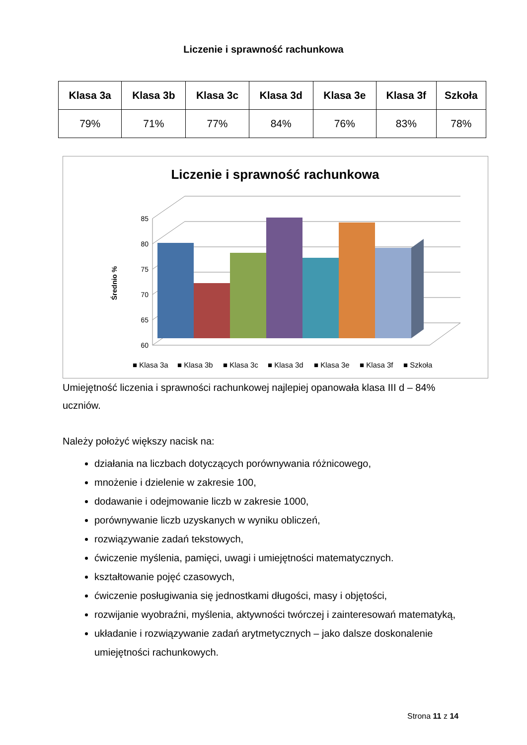Liczenie i sprawność rachunkowa
| Klasa 3a | Klasa 3b | Klasa 3c | Klasa 3d | Klasa 3e | Klasa 3f | Szkoła |
| --- | --- | --- | --- | --- | --- | --- |
| 79% | 71% | 77% | 84% | 76% | 83% | 78% |
Liczenie i sprawność rachunkowa
60
65
70
75
80
85
Średnio %
■ Klasa 3a
■ Klasa 3b
■ Klasa 3c
■ Klasa 3d
■ Klasa 3e
■ Klasa 3f
■ Szkoła
Umiejętność liczenia i sprawności rachunkowej najlepiej opanowała klasa III d – 84% uczniów.
Należy położyć większy nacisk na:
działania na liczbach dotyczących porównywania różnicowego,
mnożenie i dzielenie w zakresie 100,
dodawanie i odejmowanie liczb w zakresie 1000,
porównywanie liczb uzyskanych w wyniku obliczeń,
rozwiązywanie zadań tekstowych,
ćwiczenie myślenia, pamięci, uwagi i umiejętności matematycznych.
kształtowanie pojęć czasowych,
ćwiczenie posługiwania się jednostkami długości, masy i objętości,
rozwijanie wyobraźni, myślenia, aktywności twórczej i zainteresowań matematyką,
układanie i rozwiązywanie zadań arytmetycznych – jako dalsze doskonalenie umiejętności rachunkowych.
Strona 11 z 14